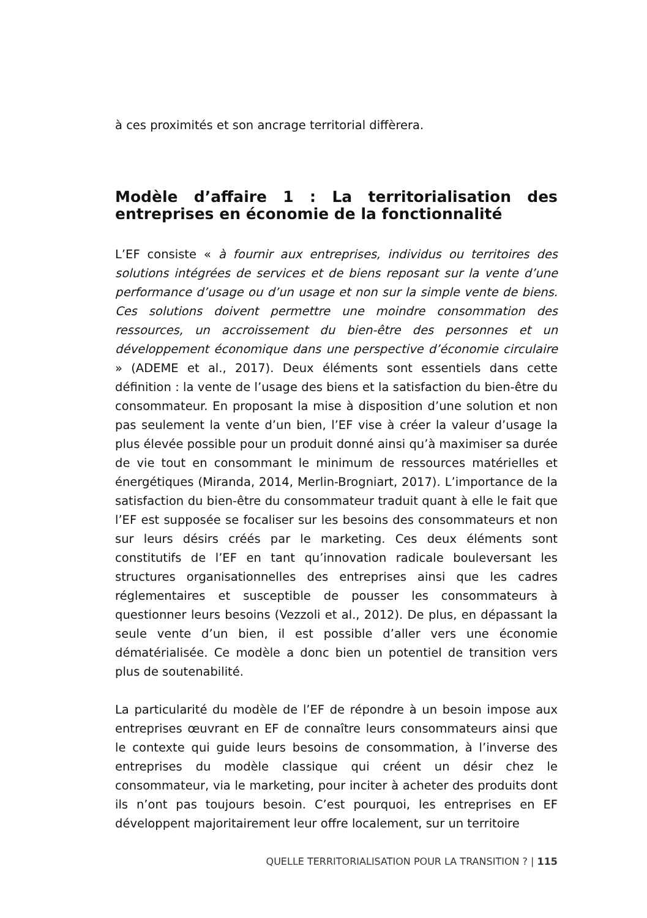à ces proximités et son ancrage territorial diffèrera.
Modèle d’affaire 1 : La territorialisation des entreprises en économie de la fonctionnalité
L’EF consiste « à fournir aux entreprises, individus ou territoires des solutions intégrées de services et de biens reposant sur la vente d’une performance d’usage ou d’un usage et non sur la simple vente de biens. Ces solutions doivent permettre une moindre consommation des ressources, un accroissement du bien-être des personnes et un développement économique dans une perspective d’économie circulaire » (ADEME et al., 2017). Deux éléments sont essentiels dans cette définition : la vente de l’usage des biens et la satisfaction du bien-être du consommateur. En proposant la mise à disposition d’une solution et non pas seulement la vente d’un bien, l’EF vise à créer la valeur d’usage la plus élevée possible pour un produit donné ainsi qu’à maximiser sa durée de vie tout en consommant le minimum de ressources matérielles et énergétiques (Miranda, 2014, Merlin-Brogniart, 2017). L’importance de la satisfaction du bien-être du consommateur traduit quant à elle le fait que l’EF est supposée se focaliser sur les besoins des consommateurs et non sur leurs désirs créés par le marketing. Ces deux éléments sont constitutifs de l’EF en tant qu’innovation radicale bouleversant les structures organisationnelles des entreprises ainsi que les cadres réglementaires et susceptible de pousser les consommateurs à questionner leurs besoins (Vezzoli et al., 2012). De plus, en dépassant la seule vente d’un bien, il est possible d’aller vers une économie dématérialisée. Ce modèle a donc bien un potentiel de transition vers plus de soutenabilité.
La particularité du modèle de l’EF de répondre à un besoin impose aux entreprises œuvrant en EF de connaître leurs consommateurs ainsi que le contexte qui guide leurs besoins de consommation, à l’inverse des entreprises du modèle classique qui créent un désir chez le consommateur, via le marketing, pour inciter à acheter des produits dont ils n’ont pas toujours besoin. C’est pourquoi, les entreprises en EF développent majoritairement leur offre localement, sur un territoire
QUELLE TERRITORIALISATION POUR LA TRANSITION ? | 115